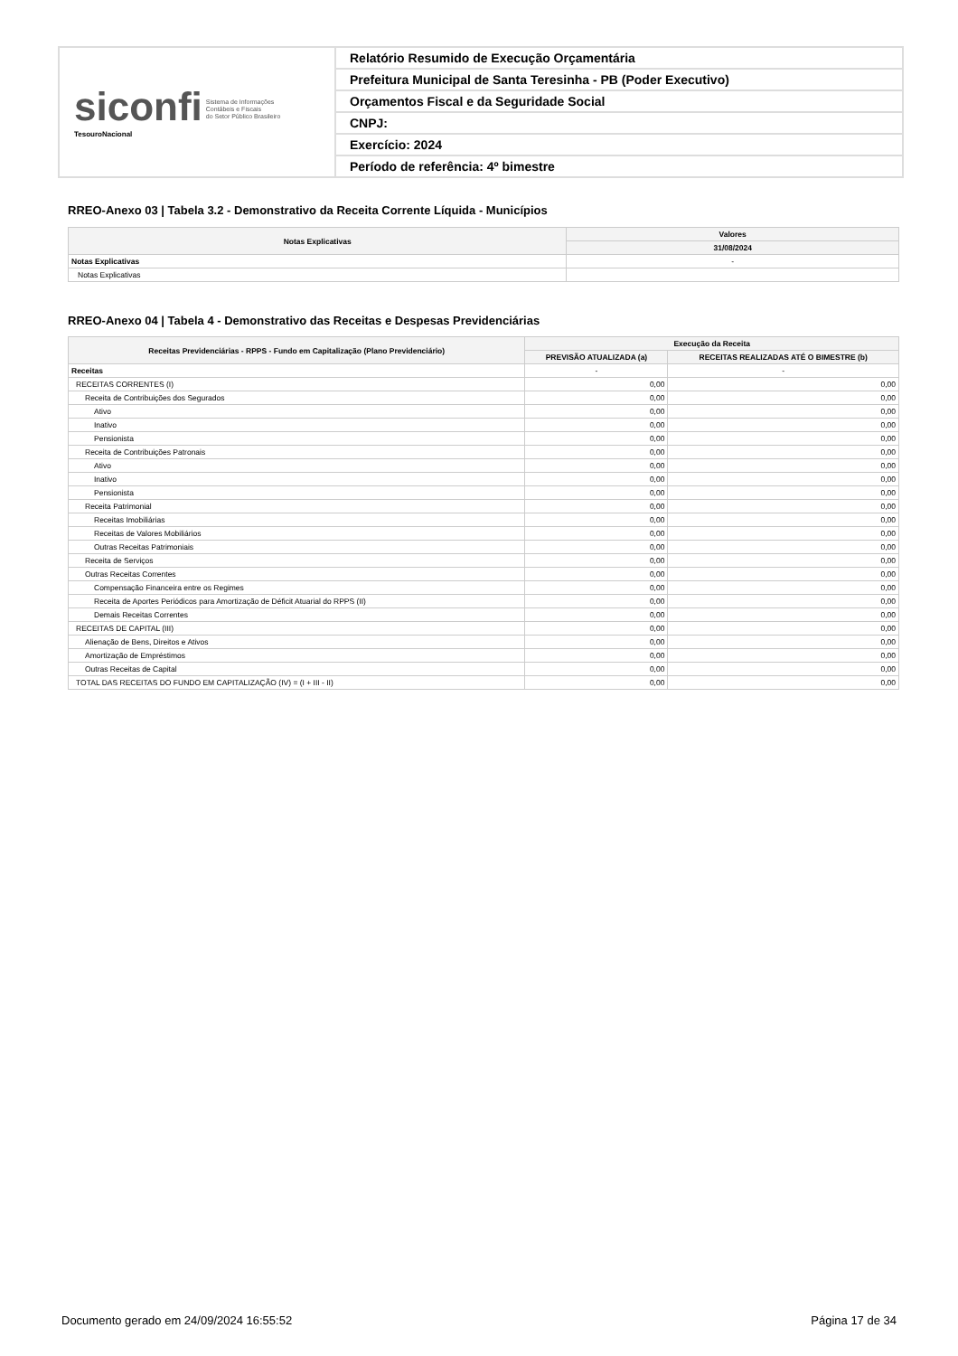siconfi Sistema de Informações
Contábeis e Fiscais
do Setor Público Brasileiro
TesouroNacional
Relatório Resumido de Execução Orçamentária
Prefeitura Municipal de Santa Teresinha - PB (Poder Executivo)
Orçamentos Fiscal e da Seguridade Social
CNPJ:
Exercício: 2024
Período de referência: 4º bimestre
RREO-Anexo 03 | Tabela 3.2 - Demonstrativo da Receita Corrente Líquida - Municípios
| Notas Explicativas | Valores |
| --- | --- |
| | 31/08/2024 |
| Notas Explicativas | - |
| Notas Explicativas | |
RREO-Anexo 04 | Tabela 4 - Demonstrativo das Receitas e Despesas Previdenciárias
| Receitas Previdenciárias - RPPS - Fundo em Capitalização (Plano Previdenciário) | Execução da Receita | |
| --- | --- | --- |
| | PREVISÃO ATUALIZADA (a) | RECEITAS REALIZADAS ATÉ O BIMESTRE (b) |
| Receitas | - | - |
| RECEITAS CORRENTES (I) | 0,00 | 0,00 |
| Receita de Contribuições dos Segurados | 0,00 | 0,00 |
| Ativo | 0,00 | 0,00 |
| Inativo | 0,00 | 0,00 |
| Pensionista | 0,00 | 0,00 |
| Receita de Contribuições Patronais | 0,00 | 0,00 |
| Ativo | 0,00 | 0,00 |
| Inativo | 0,00 | 0,00 |
| Pensionista | 0,00 | 0,00 |
| Receita Patrimonial | 0,00 | 0,00 |
| Receitas Imobiliárias | 0,00 | 0,00 |
| Receitas de Valores Mobiliários | 0,00 | 0,00 |
| Outras Receitas Patrimoniais | 0,00 | 0,00 |
| Receita de Serviços | 0,00 | 0,00 |
| Outras Receitas Correntes | 0,00 | 0,00 |
| Compensação Financeira entre os Regimes | 0,00 | 0,00 |
| Receita de Aportes Periódicos para Amortização de Déficit Atuarial do RPPS (II) | 0,00 | 0,00 |
| Demais Receitas Correntes | 0,00 | 0,00 |
| RECEITAS DE CAPITAL (III) | 0,00 | 0,00 |
| Alienação de Bens, Direitos e Ativos | 0,00 | 0,00 |
| Amortização de Empréstimos | 0,00 | 0,00 |
| Outras Receitas de Capital | 0,00 | 0,00 |
| TOTAL DAS RECEITAS DO FUNDO EM CAPITALIZAÇÃO (IV) = (I + III - II) | 0,00 | 0,00 |
Documento gerado em 24/09/2024 16:55:52 Página 17 de 34